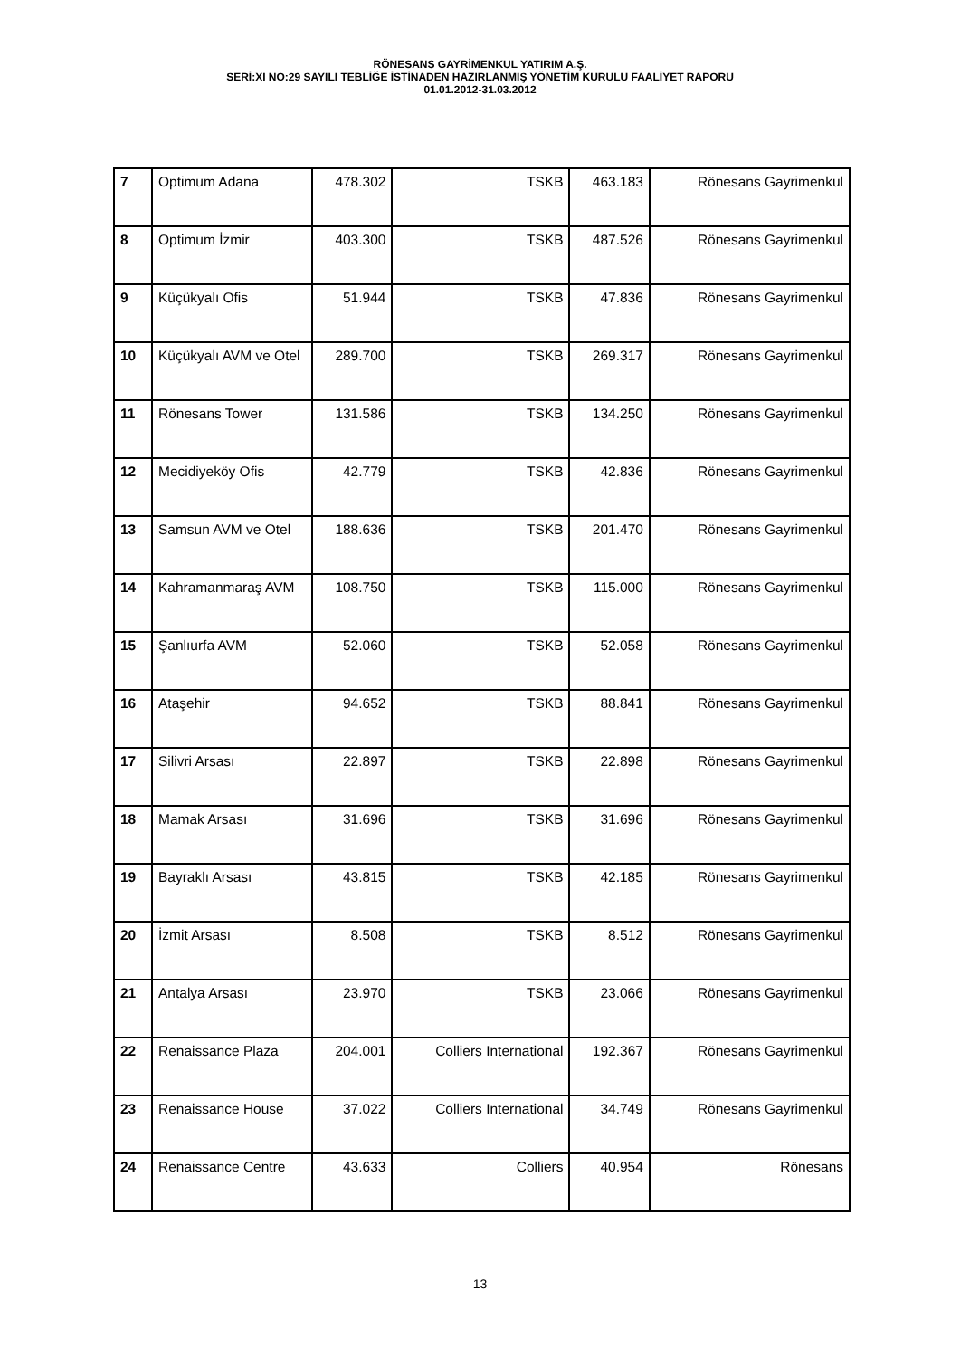RÖNESANS GAYRİMENKUL YATIRIM A.Ş.
SERİ:XI NO:29 SAYILI TEBLİĞE İSTİNADEN HAZIRLANMIŞ YÖNETİM KURULU FAALİYET RAPORU
01.01.2012-31.03.2012
| 7 | Optimum Adana | 478.302 | TSKB | 463.183 | Rönesans Gayrimenkul |
| 8 | Optimum İzmir | 403.300 | TSKB | 487.526 | Rönesans Gayrimenkul |
| 9 | Küçükyalı Ofis | 51.944 | TSKB | 47.836 | Rönesans Gayrimenkul |
| 10 | Küçükyalı AVM ve Otel | 289.700 | TSKB | 269.317 | Rönesans Gayrimenkul |
| 11 | Rönesans Tower | 131.586 | TSKB | 134.250 | Rönesans Gayrimenkul |
| 12 | Mecidiyeköy Ofis | 42.779 | TSKB | 42.836 | Rönesans Gayrimenkul |
| 13 | Samsun AVM ve Otel | 188.636 | TSKB | 201.470 | Rönesans Gayrimenkul |
| 14 | Kahramanmaraş AVM | 108.750 | TSKB | 115.000 | Rönesans Gayrimenkul |
| 15 | Şanlıurfa AVM | 52.060 | TSKB | 52.058 | Rönesans Gayrimenkul |
| 16 | Ataşehir | 94.652 | TSKB | 88.841 | Rönesans Gayrimenkul |
| 17 | Silivri Arsası | 22.897 | TSKB | 22.898 | Rönesans Gayrimenkul |
| 18 | Mamak Arsası | 31.696 | TSKB | 31.696 | Rönesans Gayrimenkul |
| 19 | Bayraklı Arsası | 43.815 | TSKB | 42.185 | Rönesans Gayrimenkul |
| 20 | İzmit Arsası | 8.508 | TSKB | 8.512 | Rönesans Gayrimenkul |
| 21 | Antalya Arsası | 23.970 | TSKB | 23.066 | Rönesans Gayrimenkul |
| 22 | Renaissance Plaza | 204.001 | Colliers International | 192.367 | Rönesans Gayrimenkul |
| 23 | Renaissance House | 37.022 | Colliers International | 34.749 | Rönesans Gayrimenkul |
| 24 | Renaissance Centre | 43.633 | Colliers | 40.954 | Rönesans |
13